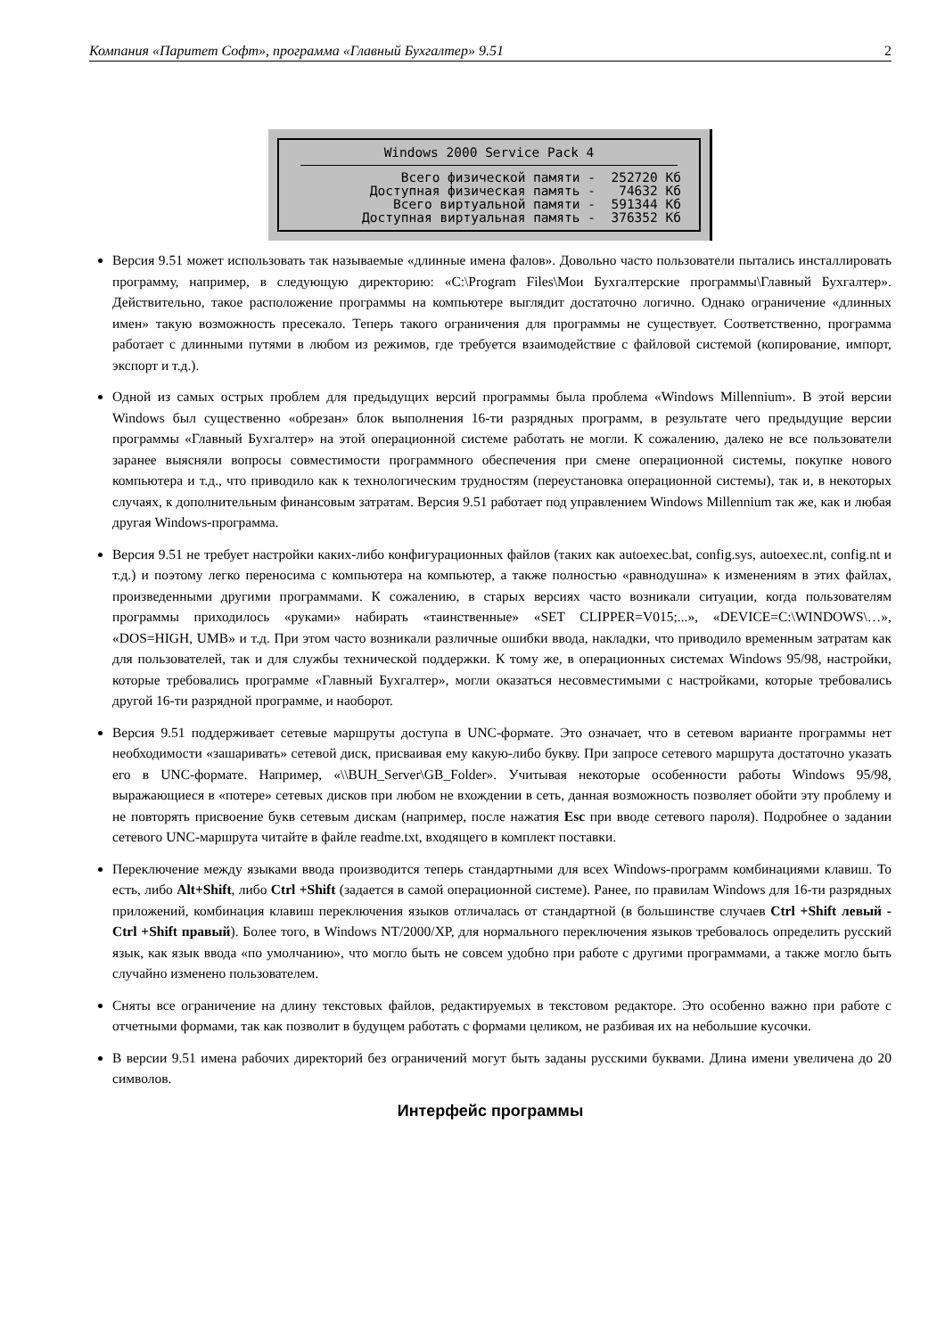Компания «Паритет Софт», программа «Главный Бухгалтер» 9.51 2
Windows 2000 Service Pack 4
Всего физической памяти -  252720 Кб
Доступная физическая память -   74632 Кб
Всего виртуальной памяти -  591344 Кб
Доступная виртуальная память -  376352 Кб
Версия 9.51 может использовать так называемые «длинные имена фалов». Довольно часто пользователи пытались инсталлировать программу, например, в следующую директорию: «C:\Program Files\Мои Бухгалтерские программы\Главный Бухгалтер». Действительно, такое расположение программы на компьютере выглядит достаточно логично. Однако ограничение «длинных имен» такую возможность пресекало. Теперь такого ограничения для программы не существует. Соответственно, программа работает с длинными путями в любом из режимов, где требуется взаимодействие с файловой системой (копирование, импорт, экспорт и т.д.).
Одной из самых острых проблем для предыдущих версий программы была проблема «Windows Millennium». В этой версии Windows был существенно «обрезан» блок выполнения 16-ти разрядных программ, в результате чего предыдущие версии программы «Главный Бухгалтер» на этой операционной системе работать не могли. К сожалению, далеко не все пользователи заранее выясняли вопросы совместимости программного обеспечения при смене операционной системы, покупке нового компьютера и т.д., что приводило как к технологическим трудностям (переустановка операционной системы), так и, в некоторых случаях, к дополнительным финансовым затратам. Версия 9.51 работает под управлением Windows Millennium так же, как и любая другая Windows-программа.
Версия 9.51 не требует настройки каких-либо конфигурационных файлов (таких как autoexec.bat, config.sys, autoexec.nt, config.nt и т.д.) и поэтому легко переносима с компьютера на компьютер, а также полностью «равнодушна» к изменениям в этих файлах, произведенными другими программами. К сожалению, в старых версиях часто возникали ситуации, когда пользователям программы приходилось «руками» набирать «таинственные» «SET CLIPPER=V015;...», «DEVICE=C:\WINDOWS\…», «DOS=HIGH, UMB» и т.д. При этом часто возникали различные ошибки ввода, накладки, что приводило временным затратам как для пользователей, так и для службы технической поддержки. К тому же, в операционных системах Windows 95/98, настройки, которые требовались программе «Главный Бухгалтер», могли оказаться несовместимыми с настройками, которые требовались другой 16-ти разрядной программе, и наоборот.
Версия 9.51 поддерживает сетевые маршруты доступа в UNC-формате. Это означает, что в сетевом варианте программы нет необходимости «зашаривать» сетевой диск, присваивая ему какую-либо букву. При запросе сетевого маршрута достаточно указать его в UNC-формате. Например, «\\BUH_Server\GB_Folder». Учитывая некоторые особенности работы Windows 95/98, выражающиеся в «потере» сетевых дисков при любом не вхождении в сеть, данная возможность позволяет обойти эту проблему и не повторять присвоение букв сетевым дискам (например, после нажатия Esc при вводе сетевого пароля). Подробнее о задании сетевого UNC-маршрута читайте в файле readme.txt, входящего в комплект поставки.
Переключение между языками ввода производится теперь стандартными для всех Windows-программ комбинациями клавиш. То есть, либо Alt+Shift, либо Ctrl +Shift (задается в самой операционной системе). Ранее, по правилам Windows для 16-ти разрядных приложений, комбинация клавиш переключения языков отличалась от стандартной (в большинстве случаев Ctrl +Shift левый - Ctrl +Shift правый). Более того, в Windows NT/2000/XP, для нормального переключения языков требовалось определить русский язык, как язык ввода «по умолчанию», что могло быть не совсем удобно при работе с другими программами, а также могло быть случайно изменено пользователем.
Сняты все ограничение на длину текстовых файлов, редактируемых в текстовом редакторе. Это особенно важно при работе с отчетными формами, так как позволит в будущем работать с формами целиком, не разбивая их на небольшие кусочки.
В версии 9.51 имена рабочих директорий без ограничений могут быть заданы русскими буквами. Длина имени увеличена до 20 символов.
Интерфейс программы